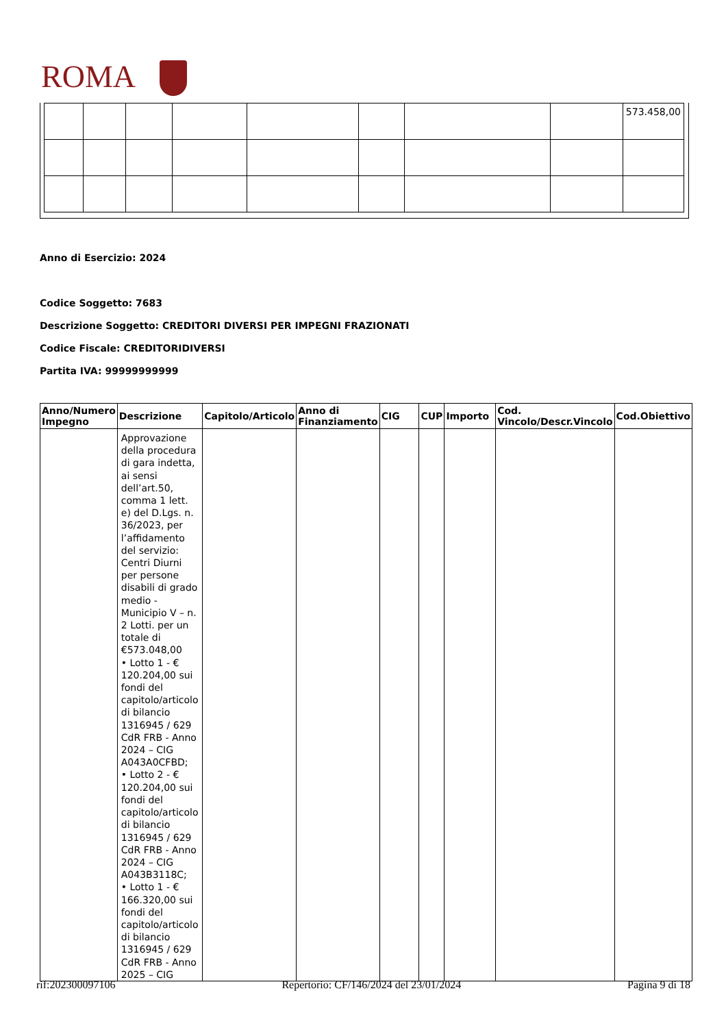ROMA
| | | | | | | | | 573.458,00 |
Anno di Esercizio: 2024
Codice Soggetto: 7683
Descrizione Soggetto: CREDITORI DIVERSI PER IMPEGNI FRAZIONATI
Codice Fiscale: CREDITORIDIVERSI
Partita IVA: 99999999999
| Anno/Numero Impegno | Descrizione | Capitolo/Articolo | Anno di Finanziamento | CIG | CUP | Importo | Cod. Vincolo/Descr.Vincolo | Cod.Obiettivo |
| --- | --- | --- | --- | --- | --- | --- | --- | --- |
| | Approvazione della procedura di gara indetta, ai sensi dell’art.50, comma 1 lett. e) del D.Lgs. n. 36/2023, per l’affidamento del servizio: Centri Diurni per persone disabili di grado medio - Municipio V – n. 2 Lotti. per un totale di €573.048,00 • Lotto 1 - € 120.204,00 sui fondi del capitolo/articolo di bilancio 1316945 / 629 CdR FRB - Anno 2024 – CIG A043A0CFBD; • Lotto 2 - € 120.204,00 sui fondi del capitolo/articolo di bilancio 1316945 / 629 CdR FRB - Anno 2024 – CIG A043B3118C; • Lotto 1 - € 166.320,00 sui fondi del capitolo/articolo di bilancio 1316945 / 629 CdR FRB - Anno 2025 – CIG | | | | | | | |
rif:202300097106 Repertorio: CF/146/2024 del 23/01/2024 Pagina 9 di 18